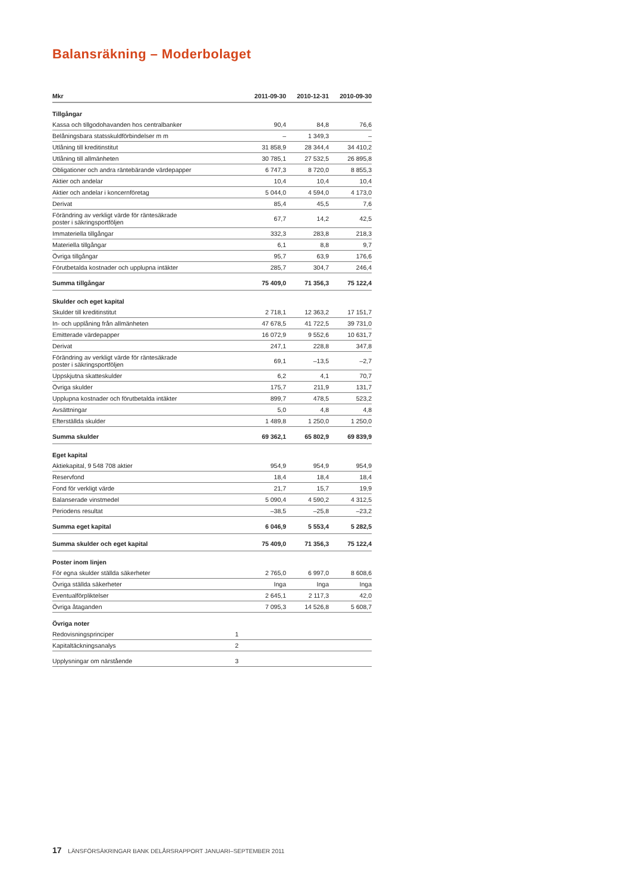Balansräkning – Moderbolaget
| Mkr | 2011-09-30 | 2010-12-31 | 2010-09-30 |
| --- | --- | --- | --- |
| Tillgångar | | | |
| Kassa och tillgodohavanden hos centralbanker | 90,4 | 84,8 | 76,6 |
| Belåningsbara statsskuldförbindelser m m | – | 1 349,3 | – |
| Utlåning till kreditinstitut | 31 858,9 | 28 344,4 | 34 410,2 |
| Utlåning till allmänheten | 30 785,1 | 27 532,5 | 26 895,8 |
| Obligationer och andra räntebärande värdepapper | 6 747,3 | 8 720,0 | 8 855,3 |
| Aktier och andelar | 10,4 | 10,4 | 10,4 |
| Aktier och andelar i koncernföretag | 5 044,0 | 4 594,0 | 4 173,0 |
| Derivat | 85,4 | 45,5 | 7,6 |
| Förändring av verkligt värde för räntesäkrade poster i säkringsportföljen | 67,7 | 14,2 | 42,5 |
| Immateriella tillgångar | 332,3 | 283,8 | 218,3 |
| Materiella tillgångar | 6,1 | 8,8 | 9,7 |
| Övriga tillgångar | 95,7 | 63,9 | 176,6 |
| Förutbetalda kostnader och upplupna intäkter | 285,7 | 304,7 | 246,4 |
| Summa tillgångar | 75 409,0 | 71 356,3 | 75 122,4 |
| Skulder och eget kapital | | | |
| Skulder till kreditinstitut | 2 718,1 | 12 363,2 | 17 151,7 |
| In- och upplåning från allmänheten | 47 678,5 | 41 722,5 | 39 731,0 |
| Emitterade värdepapper | 16 072,9 | 9 552,6 | 10 631,7 |
| Derivat | 247,1 | 228,8 | 347,8 |
| Förändring av verkligt värde för räntesäkrade poster i säkringsportföljen | 69,1 | –13,5 | –2,7 |
| Uppskjutna skatteskulder | 6,2 | 4,1 | 70,7 |
| Övriga skulder | 175,7 | 211,9 | 131,7 |
| Upplupna kostnader och förutbetalda intäkter | 899,7 | 478,5 | 523,2 |
| Avsättningar | 5,0 | 4,8 | 4,8 |
| Efterställda skulder | 1 489,8 | 1 250,0 | 1 250,0 |
| Summa skulder | 69 362,1 | 65 802,9 | 69 839,9 |
| Eget kapital | | | |
| Aktiekapital, 9 548 708 aktier | 954,9 | 954,9 | 954,9 |
| Reservfond | 18,4 | 18,4 | 18,4 |
| Fond för verkligt värde | 21,7 | 15,7 | 19,9 |
| Balanserade vinstmedel | 5 090,4 | 4 590,2 | 4 312,5 |
| Periodens resultat | –38,5 | –25,8 | –23,2 |
| Summa eget kapital | 6 046,9 | 5 553,4 | 5 282,5 |
| Summa skulder och eget kapital | 75 409,0 | 71 356,3 | 75 122,4 |
| Poster inom linjen | | | |
| För egna skulder ställda säkerheter | 2 765,0 | 6 997,0 | 8 608,6 |
| Övriga ställda säkerheter | Inga | Inga | Inga |
| Eventualförpliktelser | 2 645,1 | 2 117,3 | 42,0 |
| Övriga åtaganden | 7 095,3 | 14 526,8 | 5 608,7 |
| Övriga noter | | | |
| Redovisningsprinciper 1 | | | |
| Kapitaltäckningsanalys 2 | | | |
| Upplysningar om närstående 3 | | | |
17 LÄNSFÖRSÄKRINGAR BANK DELÅRSRAPPORT JANUARI–SEPTEMBER 2011